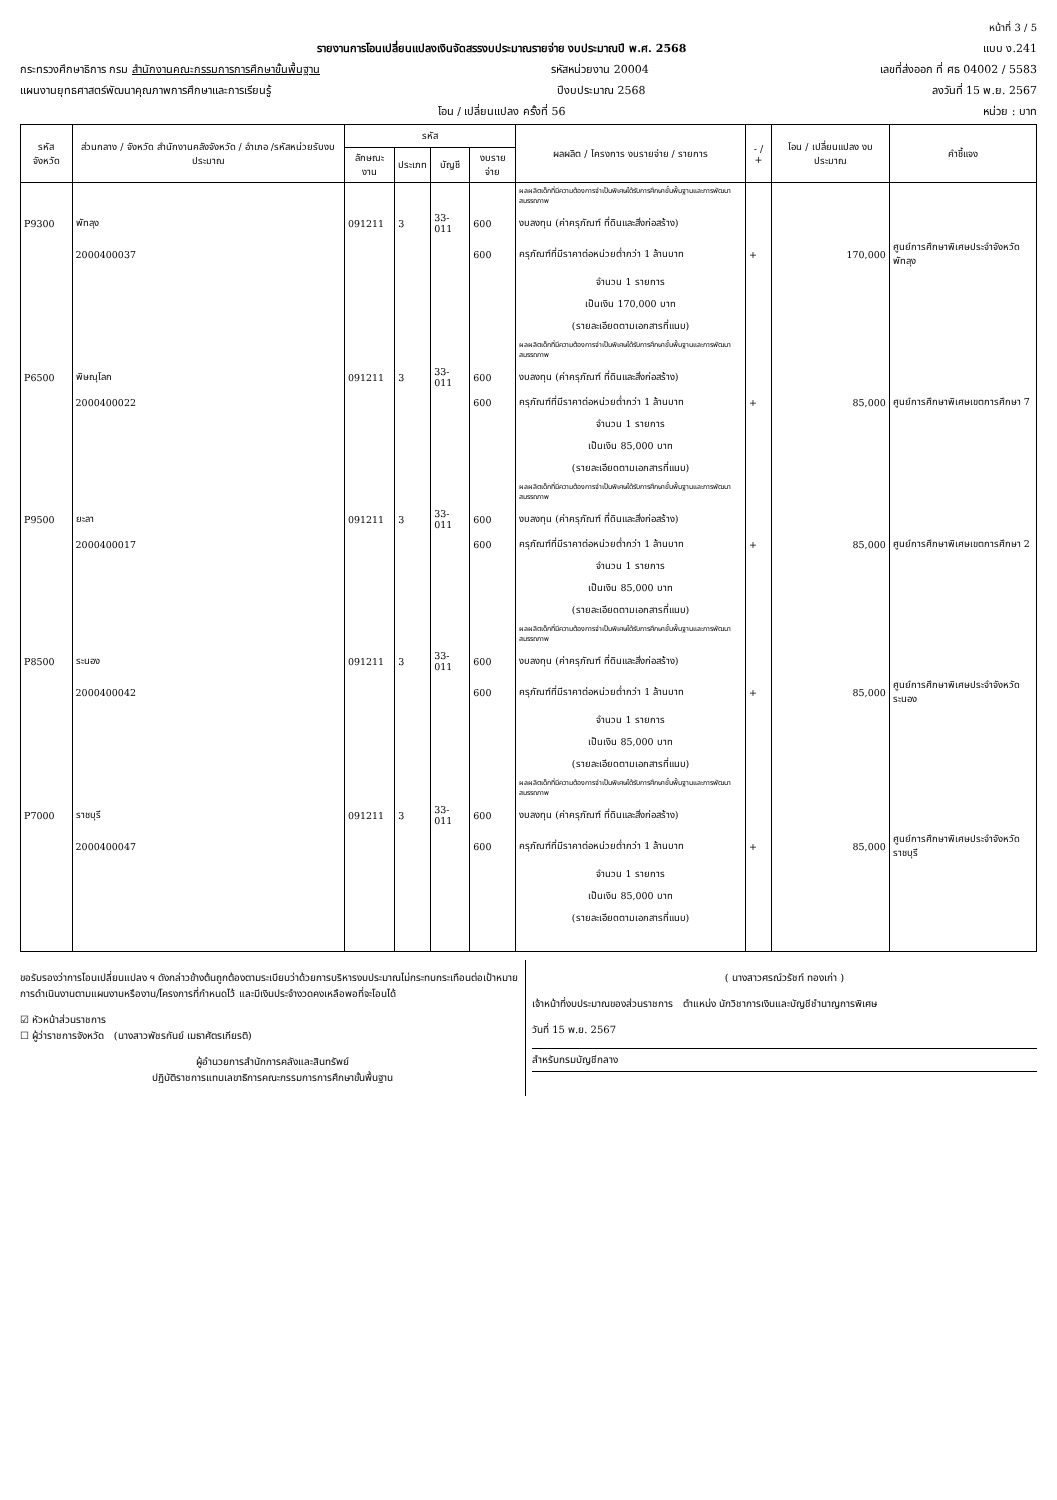หน้าที่ 3 / 5
รายงานการโอนเปลี่ยนแปลงเงินจัดสรรงบประมาณรายจ่าย งบประมาณปี พ.ศ. 2568 แบบ ง.241
กระทรวงศึกษาธิการ กรม สำนักงานคณะกรรมการการศึกษาขั้นพื้นฐาน รหัสหน่วยงาน 20004 เลขที่ส่งออก ที่ ศธ 04002 / 5583
แผนงานยุทธศาสตร์พัฒนาคุณภาพการศึกษาและการเรียนรู้ ปีงบประมาณ 2568 ลงวันที่ 15 พ.ย. 2567
โอน / เปลี่ยนแปลง ครั้งที่ 56 หน่วย : บาท
| รหัส จังหวัด | ส่วนกลาง / จังหวัด สำนักงานคลังจังหวัด / อำเภอ /รหัสหน่วยรับงบประมาณ | รหัส | | | | ผลผลิต / โครงการ งบรายจ่าย / รายการ | - / + | โอน / เปลี่ยนแปลง งบประมาณ | คำชี้แจง |
| --- | --- | --- | --- | --- | --- | --- | --- | --- | --- |
| | | ลักษณะงาน | ประเภท | บัญชี | งบรายจ่าย | | | | |
| | | | | | | ผลผลิตเด็กที่มีความต้องการจำเป็นพิเศษได้รับการศึกษาขั้นพื้นฐานและการพัฒนาสมรรถภาพ | | | |
| P9300 | พัทลุง | 091211 | 3 | 33-011 | 600 | งบลงทุน (ค่าครุภัณฑ์ ที่ดินและสิ่งก่อสร้าง) | | | |
| | 2000400037 | | | | 600 | ครุภัณฑ์ที่มีราคาต่อหน่วยต่ำกว่า 1 ล้านบาท | + | 170,000 | ศูนย์การศึกษาพิเศษประจำจังหวัดพัทลุง |
| | | | | | | จำนวน 1 รายการ | | | |
| | | | | | | เป็นเงิน 170,000 บาท | | | |
| | | | | | | (รายละเอียดตามเอกสารที่แนบ) | | | |
| | | | | | | ผลผลิตเด็กที่มีความต้องการจำเป็นพิเศษได้รับการศึกษาขั้นพื้นฐานและการพัฒนาสมรรถภาพ | | | |
| P6500 | พิษณุโลก | 091211 | 3 | 33-011 | 600 | งบลงทุน (ค่าครุภัณฑ์ ที่ดินและสิ่งก่อสร้าง) | | | |
| | 2000400022 | | | | 600 | ครุภัณฑ์ที่มีราคาต่อหน่วยต่ำกว่า 1 ล้านบาท | + | 85,000 | ศูนย์การศึกษาพิเศษเขตการศึกษา 7 |
| | | | | | | จำนวน 1 รายการ | | | |
| | | | | | | เป็นเงิน 85,000 บาท | | | |
| | | | | | | (รายละเอียดตามเอกสารที่แนบ) | | | |
| | | | | | | ผลผลิตเด็กที่มีความต้องการจำเป็นพิเศษได้รับการศึกษาขั้นพื้นฐานและการพัฒนาสมรรถภาพ | | | |
| P9500 | ยะลา | 091211 | 3 | 33-011 | 600 | งบลงทุน (ค่าครุภัณฑ์ ที่ดินและสิ่งก่อสร้าง) | | | |
| | 2000400017 | | | | 600 | ครุภัณฑ์ที่มีราคาต่อหน่วยต่ำกว่า 1 ล้านบาท | + | 85,000 | ศูนย์การศึกษาพิเศษเขตการศึกษา 2 |
| | | | | | | จำนวน 1 รายการ | | | |
| | | | | | | เป็นเงิน 85,000 บาท | | | |
| | | | | | | (รายละเอียดตามเอกสารที่แนบ) | | | |
| | | | | | | ผลผลิตเด็กที่มีความต้องการจำเป็นพิเศษได้รับการศึกษาขั้นพื้นฐานและการพัฒนาสมรรถภาพ | | | |
| P8500 | ระนอง | 091211 | 3 | 33-011 | 600 | งบลงทุน (ค่าครุภัณฑ์ ที่ดินและสิ่งก่อสร้าง) | | | |
| | 2000400042 | | | | 600 | ครุภัณฑ์ที่มีราคาต่อหน่วยต่ำกว่า 1 ล้านบาท | + | 85,000 | ศูนย์การศึกษาพิเศษประจำจังหวัดระนอง |
| | | | | | | จำนวน 1 รายการ | | | |
| | | | | | | เป็นเงิน 85,000 บาท | | | |
| | | | | | | (รายละเอียดตามเอกสารที่แนบ) | | | |
| | | | | | | ผลผลิตเด็กที่มีความต้องการจำเป็นพิเศษได้รับการศึกษาขั้นพื้นฐานและการพัฒนาสมรรถภาพ | | | |
| P7000 | ราชบุรี | 091211 | 3 | 33-011 | 600 | งบลงทุน (ค่าครุภัณฑ์ ที่ดินและสิ่งก่อสร้าง) | | | |
| | 2000400047 | | | | 600 | ครุภัณฑ์ที่มีราคาต่อหน่วยต่ำกว่า 1 ล้านบาท | + | 85,000 | ศูนย์การศึกษาพิเศษประจำจังหวัดราชบุรี |
| | | | | | | จำนวน 1 รายการ | | | |
| | | | | | | เป็นเงิน 85,000 บาท | | | |
| | | | | | | (รายละเอียดตามเอกสารที่แนบ) | | | |
ขอรับรองว่าการโอนเปลี่ยนแปลง ฯ ดังกล่าวข้างต้นถูกต้องตามระเบียบว่าด้วยการบริหารงบประมาณไม่กระทบกระเทือนต่อเป้าหมายการดำเนินงานตามแผนงานหรืองาน/โครงการที่กำหนดไว้ และมีเงินประจำงวดคงเหลือพอที่จะโอนได้
☑ หัวหน้าส่วนราชการ
☐ ผู้ว่าราชการจังหวัด (นางสาวพัชรกันย์ เมธาศัตรเกียรติ)
ผู้อำนวยการสำนักการคลังและสินทรัพย์
ปฏิบัติราชการแทนเลขาธิการคณะกรรมการการศึกษาขั้นพื้นฐาน
( นางสาวศรณ์วรัชท์ ทองเก่า )
เจ้าหน้าที่งบประมาณของส่วนราชการ ตำแหน่ง นักวิชาการเงินและบัญชีชำนาญการพิเศษ
วันที่ 15 พ.ย. 2567
สำหรับกรมบัญชีกลาง